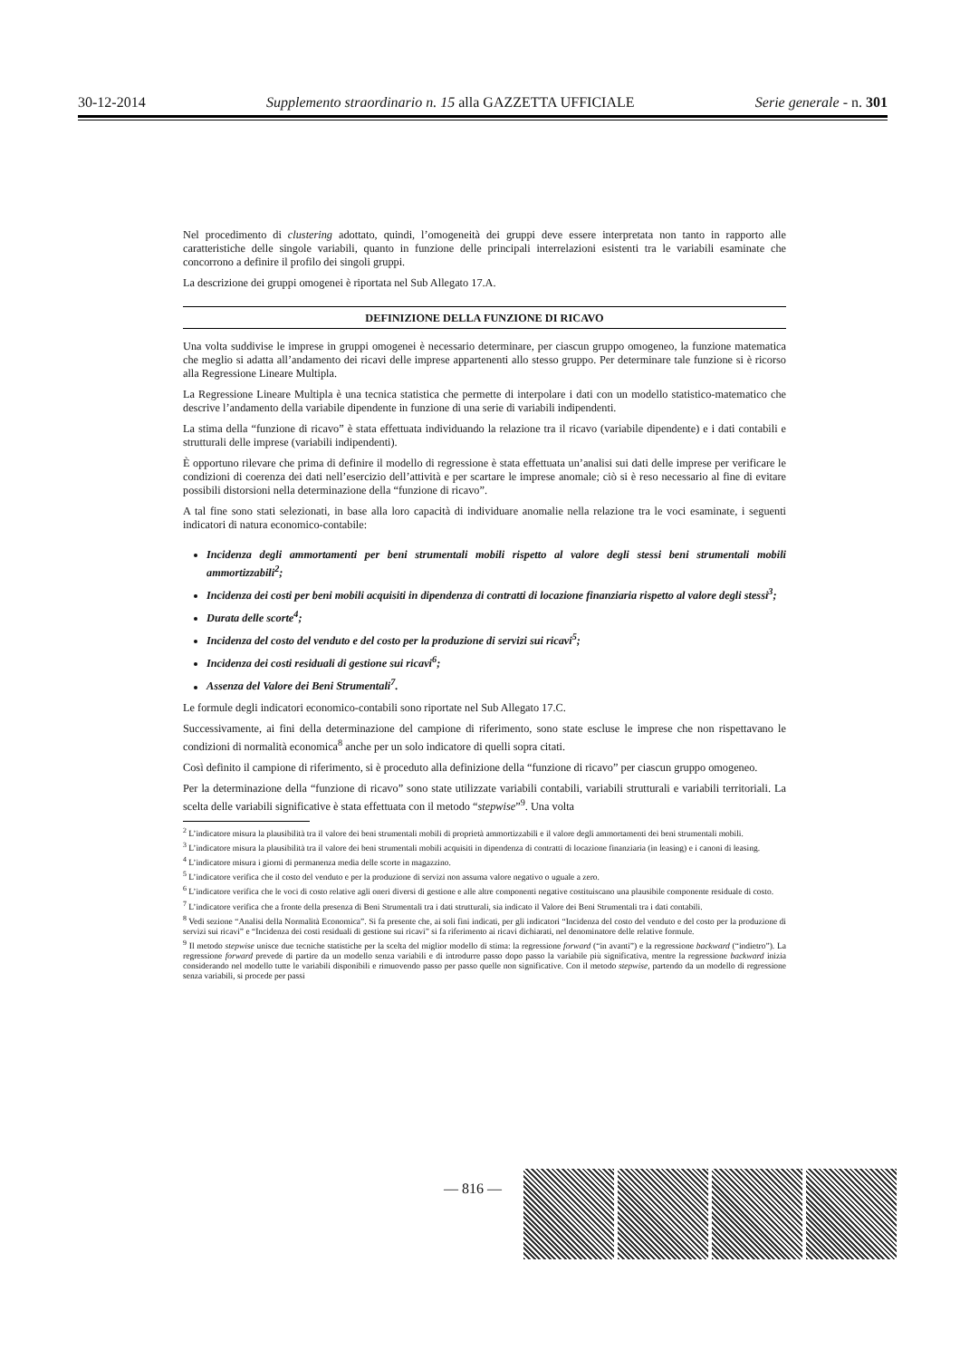30-12-2014 Supplemento straordinario n. 15 alla GAZZETTA UFFICIALE Serie generale - n. 301
Nel procedimento di clustering adottato, quindi, l’omogeneità dei gruppi deve essere interpretata non tanto in rapporto alle caratteristiche delle singole variabili, quanto in funzione delle principali interrelazioni esistenti tra le variabili esaminate che concorrono a definire il profilo dei singoli gruppi.
La descrizione dei gruppi omogenei è riportata nel Sub Allegato 17.A.
DEFINIZIONE DELLA FUNZIONE DI RICAVO
Una volta suddivise le imprese in gruppi omogenei è necessario determinare, per ciascun gruppo omogeneo, la funzione matematica che meglio si adatta all’andamento dei ricavi delle imprese appartenenti allo stesso gruppo. Per determinare tale funzione si è ricorso alla Regressione Lineare Multipla.
La Regressione Lineare Multipla è una tecnica statistica che permette di interpolare i dati con un modello statistico-matematico che descrive l’andamento della variabile dipendente in funzione di una serie di variabili indipendenti.
La stima della “funzione di ricavo” è stata effettuata individuando la relazione tra il ricavo (variabile dipendente) e i dati contabili e strutturali delle imprese (variabili indipendenti).
È opportuno rilevare che prima di definire il modello di regressione è stata effettuata un’analisi sui dati delle imprese per verificare le condizioni di coerenza dei dati nell’esercizio dell’attività e per scartare le imprese anomale; ciò si è reso necessario al fine di evitare possibili distorsioni nella determinazione della “funzione di ricavo”.
A tal fine sono stati selezionati, in base alla loro capacità di individuare anomalie nella relazione tra le voci esaminate, i seguenti indicatori di natura economico-contabile:
Incidenza degli ammortamenti per beni strumentali mobili rispetto al valore degli stessi beni strumentali mobili ammortizzabili<sup>2</sup>;
Incidenza dei costi per beni mobili acquisiti in dipendenza di contratti di locazione finanziaria rispetto al valore degli stessi<sup>3</sup>;
Durata delle scorte<sup>4</sup>;
Incidenza del costo del venduto e del costo per la produzione di servizi sui ricavi<sup>5</sup>;
Incidenza dei costi residuali di gestione sui ricavi<sup>6</sup>;
Assenza del Valore dei Beni Strumentali<sup>7</sup>.
Le formule degli indicatori economico-contabili sono riportate nel Sub Allegato 17.C.
Successivamente, ai fini della determinazione del campione di riferimento, sono state escluse le imprese che non rispettavano le condizioni di normalità economica<sup>8</sup> anche per un solo indicatore di quelli sopra citati.
Così definito il campione di riferimento, si è proceduto alla definizione della “funzione di ricavo” per ciascun gruppo omogeneo.
Per la determinazione della “funzione di ricavo” sono state utilizzate variabili contabili, variabili strutturali e variabili territoriali. La scelta delle variabili significative è stata effettuata con il metodo “stepwise”<sup>9</sup>. Una volta
<sup>2</sup> L’indicatore misura la plausibilità tra il valore dei beni strumentali mobili di proprietà ammortizzabili e il valore degli ammortamenti dei beni strumentali mobili.
<sup>3</sup> L’indicatore misura la plausibilità tra il valore dei beni strumentali mobili acquisiti in dipendenza di contratti di locazione finanziaria (in leasing) e i canoni di leasing.
<sup>4</sup> L’indicatore misura i giorni di permanenza media delle scorte in magazzino.
<sup>5</sup> L’indicatore verifica che il costo del venduto e per la produzione di servizi non assuma valore negativo o uguale a zero.
<sup>6</sup> L’indicatore verifica che le voci di costo relative agli oneri diversi di gestione e alle altre componenti negative costituiscano una plausibile componente residuale di costo.
<sup>7</sup> L’indicatore verifica che a fronte della presenza di Beni Strumentali tra i dati strutturali, sia indicato il Valore dei Beni Strumentali tra i dati contabili.
<sup>8</sup> Vedi sezione “Analisi della Normalità Economica”. Si fa presente che, ai soli fini indicati, per gli indicatori “Incidenza del costo del venduto e del costo per la produzione di servizi sui ricavi” e “Incidenza dei costi residuali di gestione sui ricavi” si fa riferimento ai ricavi dichiarati, nel denominatore delle relative formule.
<sup>9</sup> Il metodo stepwise unisce due tecniche statistiche per la scelta del miglior modello di stima: la regressione forward (“in avanti”) e la regressione backward (“indietro”). La regressione forward prevede di partire da un modello senza variabili e di introdurre passo dopo passo la variabile più significativa, mentre la regressione backward inizia considerando nel modello tutte le variabili disponibili e rimuovendo passo per passo quelle non significative. Con il metodo stepwise, partendo da un modello di regressione senza variabili, si procede per passi
— 816 —